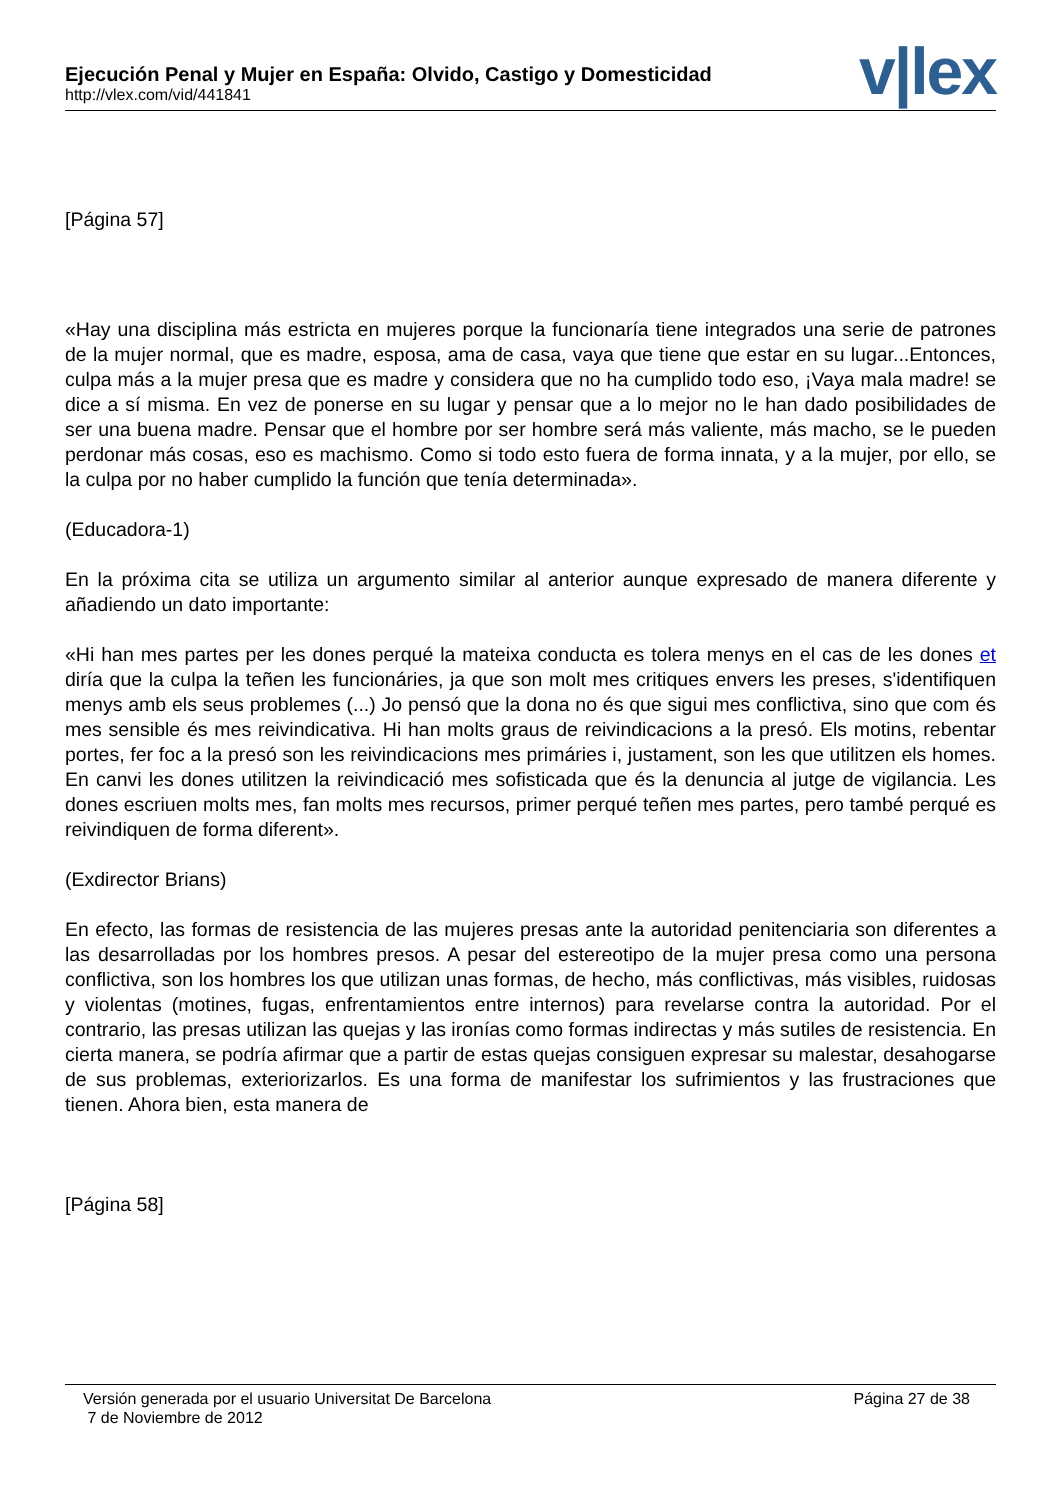Ejecución Penal y Mujer en España: Olvido, Castigo y Domesticidad
http://vlex.com/vid/441841
v|lex
[Página 57]
«Hay una disciplina más estricta en mujeres porque la funcionaría tiene integrados una serie de patrones de la mujer normal, que es madre, esposa, ama de casa, vaya que tiene que estar en su lugar...Entonces, culpa más a la mujer presa que es madre y considera que no ha cumplido todo eso, ¡Vaya mala madre! se dice a sí misma. En vez de ponerse en su lugar y pensar que a lo mejor no le han dado posibilidades de ser una buena madre. Pensar que el hombre por ser hombre será más valiente, más macho, se le pueden perdonar más cosas, eso es machismo. Como si todo esto fuera de forma innata, y a la mujer, por ello, se la culpa por no haber cumplido la función que tenía determinada».
(Educadora-1)
En la próxima cita se utiliza un argumento similar al anterior aunque expresado de manera diferente y añadiendo un dato importante:
«Hi han mes partes per les dones perqué la mateixa conducta es tolera menys en el cas de les dones et diría que la culpa la teñen les funcionáries, ja que son molt mes critiques envers les preses, s'identifiquen menys amb els seus problemes (...) Jo pensó que la dona no és que sigui mes conflictiva, sino que com és mes sensible és mes reivindicativa. Hi han molts graus de reivindicacions a la presó. Els motins, rebentar portes, fer foc a la presó son les reivindicacions mes primáries i, justament, son les que utilitzen els homes. En canvi les dones utilitzen la reivindicació mes sofisticada que és la denuncia al jutge de vigilancia. Les dones escriuen molts mes, fan molts mes recursos, primer perqué teñen mes partes, pero també perqué es reivindiquen de forma diferent».
(Exdirector Brians)
En efecto, las formas de resistencia de las mujeres presas ante la autoridad penitenciaria son diferentes a las desarrolladas por los hombres presos. A pesar del estereotipo de la mujer presa como una persona conflictiva, son los hombres los que utilizan unas formas, de hecho, más conflictivas, más visibles, ruidosas y violentas (motines, fugas, enfrentamientos entre internos) para revelarse contra la autoridad. Por el contrario, las presas utilizan las quejas y las ironías como formas indirectas y más sutiles de resistencia. En cierta manera, se podría afirmar que a partir de estas quejas consiguen expresar su malestar, desahogarse de sus problemas, exteriorizarlos. Es una forma de manifestar los sufrimientos y las frustraciones que tienen. Ahora bien, esta manera de
[Página 58]
Versión generada por el usuario Universitat De Barcelona
7 de Noviembre de 2012
Página 27 de 38